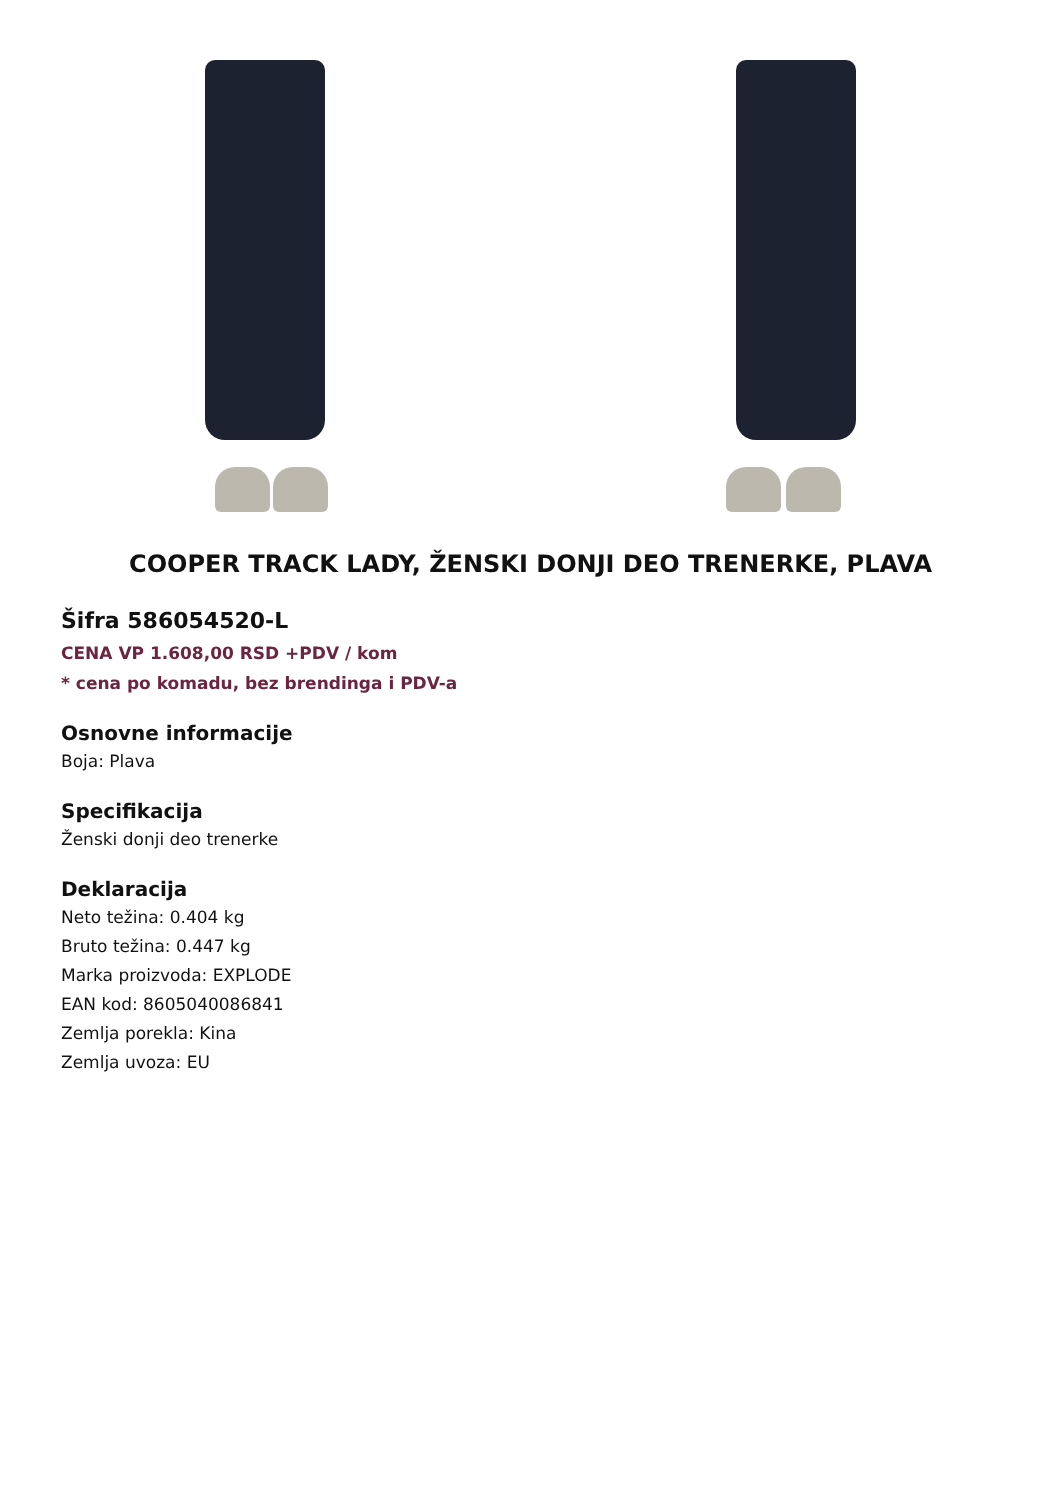COOPER TRACK LADY, ŽENSKI DONJI DEO TRENERKE, PLAVA
Šifra 586054520-L
CENA VP 1.608,00 RSD +PDV / kom
* cena po komadu, bez brendinga i PDV-a
Osnovne informacije
Boja: Plava
Specifikacija
Ženski donji deo trenerke
Deklaracija
Neto težina: 0.404 kg
Bruto težina: 0.447 kg
Marka proizvoda: EXPLODE
EAN kod: 8605040086841
Zemlja porekla: Kina
Zemlja uvoza: EU